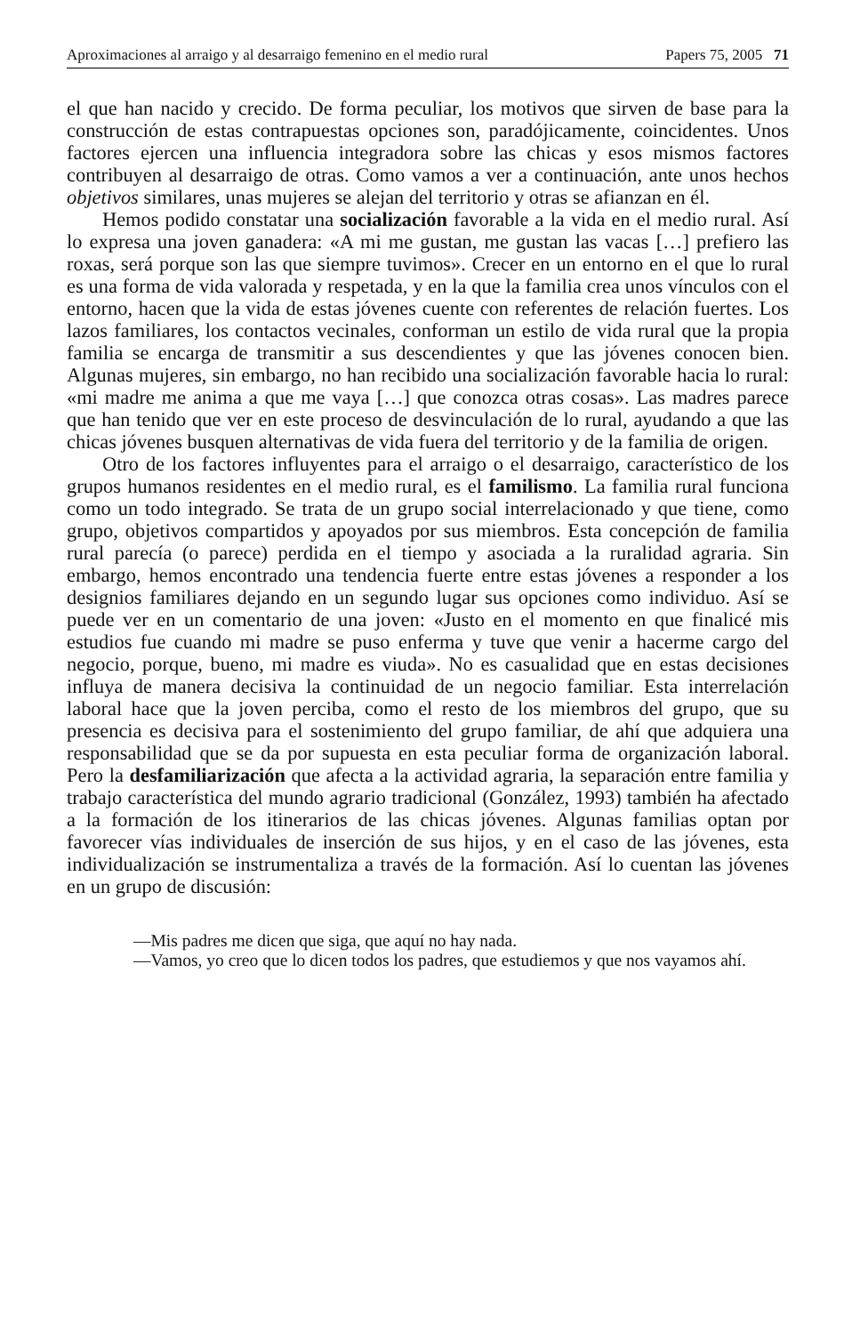Aproximaciones al arraigo y al desarraigo femenino en el medio rural Papers 75, 2005 71
el que han nacido y crecido. De forma peculiar, los motivos que sirven de base para la construcción de estas contrapuestas opciones son, paradójicamente, coincidentes. Unos factores ejercen una influencia integradora sobre las chicas y esos mismos factores contribuyen al desarraigo de otras. Como vamos a ver a continuación, ante unos hechos objetivos similares, unas mujeres se alejan del territorio y otras se afianzan en él.
Hemos podido constatar una socialización favorable a la vida en el medio rural. Así lo expresa una joven ganadera: «A mi me gustan, me gustan las vacas […] prefiero las roxas, será porque son las que siempre tuvimos». Crecer en un entorno en el que lo rural es una forma de vida valorada y respetada, y en la que la familia crea unos vínculos con el entorno, hacen que la vida de estas jóvenes cuente con referentes de relación fuertes. Los lazos familiares, los contactos vecinales, conforman un estilo de vida rural que la propia familia se encarga de transmitir a sus descendientes y que las jóvenes conocen bien. Algunas mujeres, sin embargo, no han recibido una socialización favorable hacia lo rural: «mi madre me anima a que me vaya […] que conozca otras cosas». Las madres parece que han tenido que ver en este proceso de desvinculación de lo rural, ayudando a que las chicas jóvenes busquen alternativas de vida fuera del territorio y de la familia de origen.
Otro de los factores influyentes para el arraigo o el desarraigo, característico de los grupos humanos residentes en el medio rural, es el familismo. La familia rural funciona como un todo integrado. Se trata de un grupo social interrelacionado y que tiene, como grupo, objetivos compartidos y apoyados por sus miembros. Esta concepción de familia rural parecía (o parece) perdida en el tiempo y asociada a la ruralidad agraria. Sin embargo, hemos encontrado una tendencia fuerte entre estas jóvenes a responder a los designios familiares dejando en un segundo lugar sus opciones como individuo. Así se puede ver en un comentario de una joven: «Justo en el momento en que finalicé mis estudios fue cuando mi madre se puso enferma y tuve que venir a hacerme cargo del negocio, porque, bueno, mi madre es viuda». No es casualidad que en estas decisiones influya de manera decisiva la continuidad de un negocio familiar. Esta interrelación laboral hace que la joven perciba, como el resto de los miembros del grupo, que su presencia es decisiva para el sostenimiento del grupo familiar, de ahí que adquiera una responsabilidad que se da por supuesta en esta peculiar forma de organización laboral. Pero la desfamiliarización que afecta a la actividad agraria, la separación entre familia y trabajo característica del mundo agrario tradicional (González, 1993) también ha afectado a la formación de los itinerarios de las chicas jóvenes. Algunas familias optan por favorecer vías individuales de inserción de sus hijos, y en el caso de las jóvenes, esta individualización se instrumentaliza a través de la formación. Así lo cuentan las jóvenes en un grupo de discusión:
—Mis padres me dicen que siga, que aquí no hay nada.
—Vamos, yo creo que lo dicen todos los padres, que estudiemos y que nos vayamos ahí.